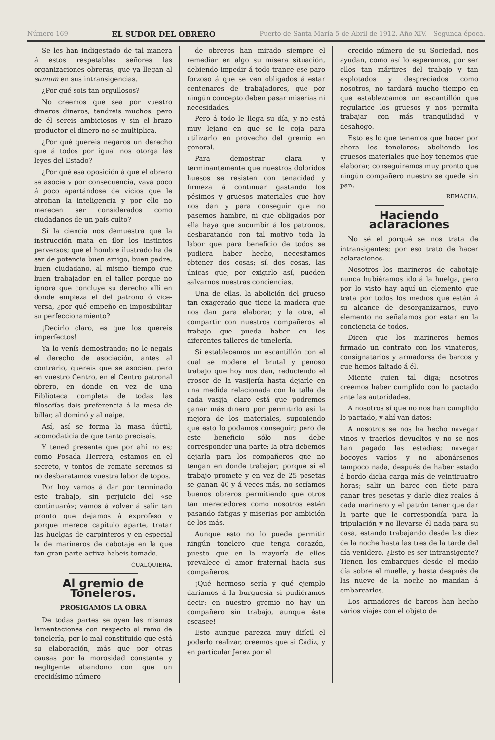Número 169 EL SUDOR DEL OBRERO Puerto de Santa María 5 de Abril de 1912. Año XIV.—Segunda época.
Se les han indigestado de tal manera á estos respetables señores las organizaciones obreras, que ya llegan al sumum en sus intransigencias.
¿Por qué sois tan orgullosos?
No creemos que sea por vuestro dineros dineros, tendreis muchos; pero de él sereis ambiciosos y sin el brazo productor el dinero no se multiplica.
¿Por qué quereis negaros un derecho que á todos por igual nos otorga las leyes del Estado?
¿Por qué esa oposición á que el obrero se asocie y por consecuencia, vaya poco á poco apartándose de vicios que le atrofian la inteligencia y por ello no merecen ser considerados como ciudadanos de un país culto?
Si la ciencia nos demuestra que la instrucción mata en flor los instintos perversos; que el hombre ilustrado ha de ser de potencia buen amigo, buen padre, buen ciudadano, al mismo tiempo que buen trabajador en el taller porque no ignora que concluye su derecho allí en donde empieza el del patrono ó vice-versa, ¿por qué empeño en imposibilitar su perfeccionamiento?
¡Decirlo claro, es que los quereis imperfectos!
Ya lo venís demostrando; no le negais el derecho de asociación, antes al contrario, quereis que se asocien, pero en vuestro Centro, en el Centro patronal obrero, en donde en vez de una Biblioteca completa de todas las filosofías dais preferencia á la mesa de billar, al dominó y al naipe.
Así, así se forma la masa dúctil, acomodaticia de que tanto precisais.
Y tened presente que por ahí no es; como Posada Herrera, estamos en el secreto, y tontos de remate seremos si no desbaratamos vuestra labor de topos.
Por hoy vamos á dar por terminado este trabajo, sin perjuicio del «se continuará»; vamos á volver á salir tan pronto que dejamos á exprofeso y porque merece capítulo aparte, tratar las huelgas de carpinteros y en especial la de marineros de cabotaje en la que tan gran parte activa habeis tomado.
CUALQUIERA.
Al gremio de Toneleros.
PROSIGAMOS LA OBRA
De todas partes se oyen las mismas lamentaciones con respecto al ramo de tonelería, por lo mal constituido que está su elaboración, más que por otras causas por la morosidad constante y negligente abandono con que un crecidísimo número
de obreros han mirado siempre el remediar en algo su mísera situación, debiendo impedir á todo trance ese paro forzoso á que se ven obligados á estar centenares de trabajadores, que por ningún concepto deben pasar miserias ni necesidades.
Pero á todo le llega su día, y no está muy lejano en que se le coja para utilizarlo en provecho del gremio en general.
Para demostrar clara y terminantemente que nuestros doloridos huesos se resisten con tenacidad y firmeza á continuar gastando los pésimos y gruesos materiales que hoy nos dan y para conseguir que no pasemos hambre, ni que obligados por ella haya que sucumbir á los patronos, desbaratando con tal motivo toda la labor que para beneficio de todos se pudiera haber hecho, necesitamos obtener dos cosas; sí, dos cosas, las únicas que, por exigirlo así, pueden salvarnos nuestras conciencias.
Una de ellas, la abolición del grueso tan exagerado que tiene la madera que nos dan para elaborar, y la otra, el compartir con nuestros compañeros el trabajo que pueda haber en los diferentes talleres de tonelería.
Si establecemos un escantillón con el cual se modere el brutal y penoso trabajo que hoy nos dan, reduciendo el grosor de la vasijería hasta dejarle en una medida relacionada con la talla de cada vasija, claro está que podremos ganar más dinero por permitirlo así la mejora de los materiales, suponiendo que esto lo podamos conseguir; pero de este beneficio sólo nos debe corresponder una parte: la otra debemos dejarla para los compañeros que no tengan en donde trabajar; porque si el trabajo promete y en vez de 25 pesetas se ganan 40 y á veces más, no seríamos buenos obreros permitiendo que otros tan merecedores como nosotros estén pasando fatigas y miserias por ambición de los más.
Aunque esto no lo puede permitir ningún tonelero que tenga corazón, puesto que en la mayoría de ellos prevalece el amor fraternal hacia sus compañeros.
¡Qué hermoso sería y qué ejemplo daríamos á la burguesía si pudiéramos decir: en nuestro gremio no hay un compañero sin trabajo, aunque éste escasee!
Esto aunque parezca muy difícil el poderlo realizar, creemos que si Cádiz, y en particular Jerez por el
crecido número de su Sociedad, nos ayudan, como así lo esperamos, por ser ellos tan mártires del trabajo y tan explotados y despreciados como nosotros, no tardará mucho tiempo en que establezcamos un escantillón que regularice los gruesos y nos permita trabajar con más tranquilidad y desahogo.
Esto es lo que tenemos que hacer por ahora los toneleros; aboliendo los gruesos materiales que hoy tenemos que elaborar, conseguiremos muy pronto que ningún compañero nuestro se quede sin pan.
REMACHA.
Haciendo aclaraciones
No sé el porqué se nos trata de intransigentes; por eso trato de hacer aclaraciones.
Nosotros los marineros de cabotaje nunca hubiéramos ido á la huelga, pero por lo visto hay aquí un elemento que trata por todos los medios que están á su alcance de desorganizarnos, cuyo elemento no señalamos por estar en la conciencia de todos.
Dicen que los marineros hemos firmado un contrato con los vinateros, consignatarios y armadorss de barcos y que hemos faltado á él.
Miente quien tal diga; nosotros creemos haber cumplido con lo pactado ante las autoridades.
A nosotros sí que no nos han cumplido lo pactado, y ahí van datos:
A nosotros se nos ha hecho navegar vinos y traerlos devueltos y no se nos han pagado las estadías; navegar bocoyes vacíos y no abonársenos tampoco nada, después de haber estado á bordo dicha carga más de veinticuatro horas; salir un barco con flete para ganar tres pesetas y darle diez reales á cada marinero y el patrón tener que dar la parte que le correspondía para la tripulación y no llevarse él nada para su casa, estando trabajando desde las diez de la noche hasta las tres de la tarde del día venidero. ¿Esto es ser intransigente? Tienen los embarques desde el medio día sobre el muelle, y hasta después de las nueve de la noche no mandan á embarcarlos.
Los armadores de barcos han hecho varios viajes con el objeto de